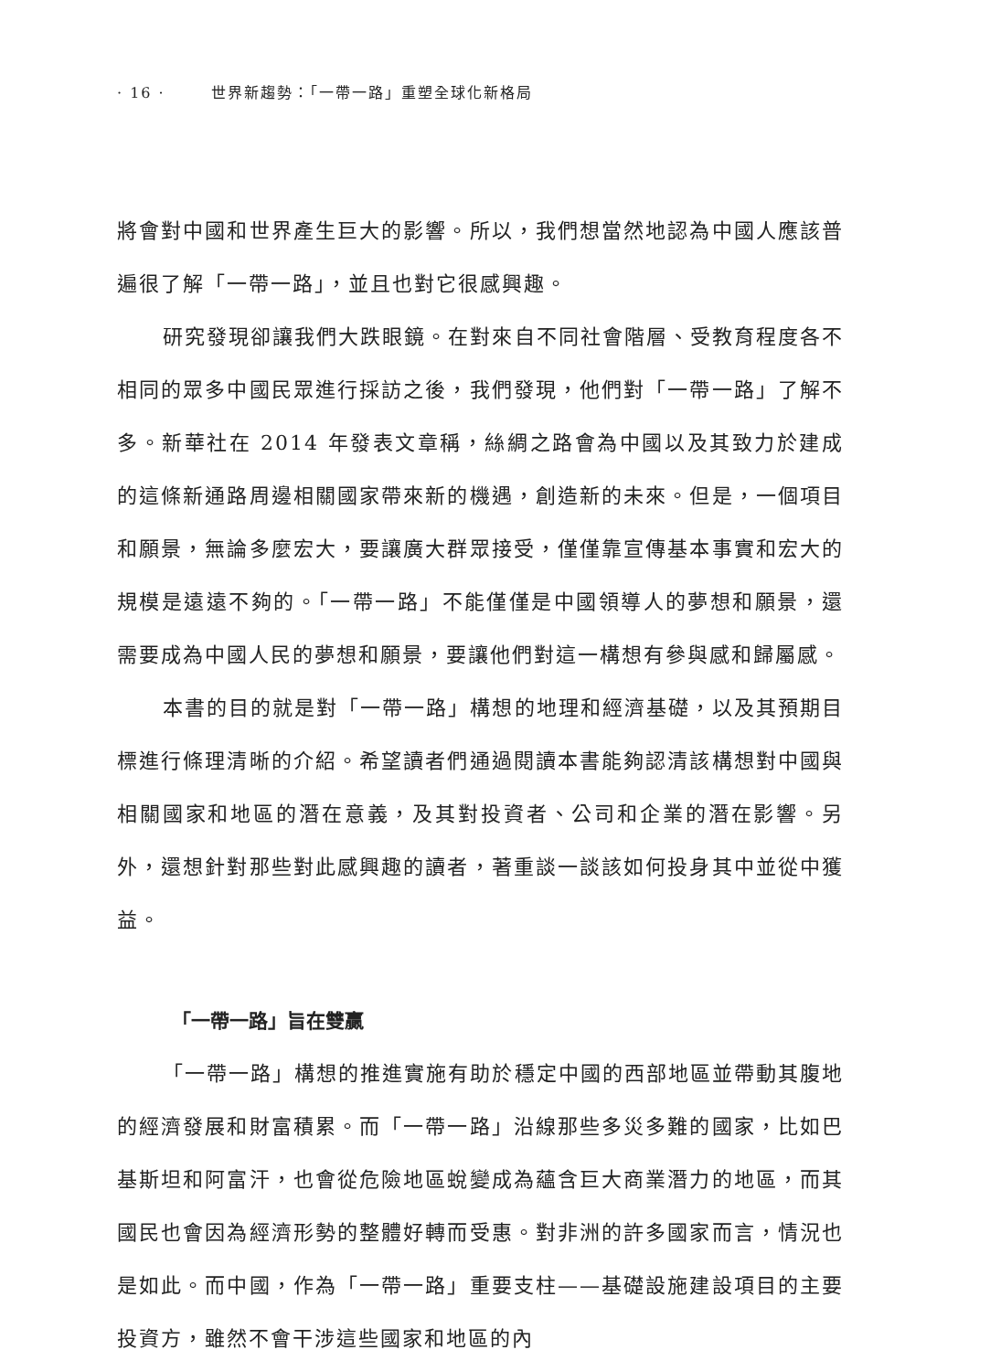· 16 · 世界新趨勢：「一帶一路」重塑全球化新格局
將會對中國和世界產生巨大的影響。所以，我們想當然地認為中國人應該普遍很了解「一帶一路」，並且也對它很感興趣。
研究發現卻讓我們大跌眼鏡。在對來自不同社會階層、受教育程度各不相同的眾多中國民眾進行採訪之後，我們發現，他們對「一帶一路」了解不多。新華社在 2014 年發表文章稱，絲綢之路會為中國以及其致力於建成的這條新通路周邊相關國家帶來新的機遇，創造新的未來。但是，一個項目和願景，無論多麼宏大，要讓廣大群眾接受，僅僅靠宣傳基本事實和宏大的規模是遠遠不夠的。「一帶一路」不能僅僅是中國領導人的夢想和願景，還需要成為中國人民的夢想和願景，要讓他們對這一構想有參與感和歸屬感。
本書的目的就是對「一帶一路」構想的地理和經濟基礎，以及其預期目標進行條理清晰的介紹。希望讀者們通過閱讀本書能夠認清該構想對中國與相關國家和地區的潛在意義，及其對投資者、公司和企業的潛在影響。另外，還想針對那些對此感興趣的讀者，著重談一談該如何投身其中並從中獲益。
「一帶一路」旨在雙贏
「一帶一路」構想的推進實施有助於穩定中國的西部地區並帶動其腹地的經濟發展和財富積累。而「一帶一路」沿線那些多災多難的國家，比如巴基斯坦和阿富汗，也會從危險地區蛻變成為蘊含巨大商業潛力的地區，而其國民也會因為經濟形勢的整體好轉而受惠。對非洲的許多國家而言，情況也是如此。而中國，作為「一帶一路」重要支柱——基礎設施建設項目的主要投資方，雖然不會干涉這些國家和地區的內